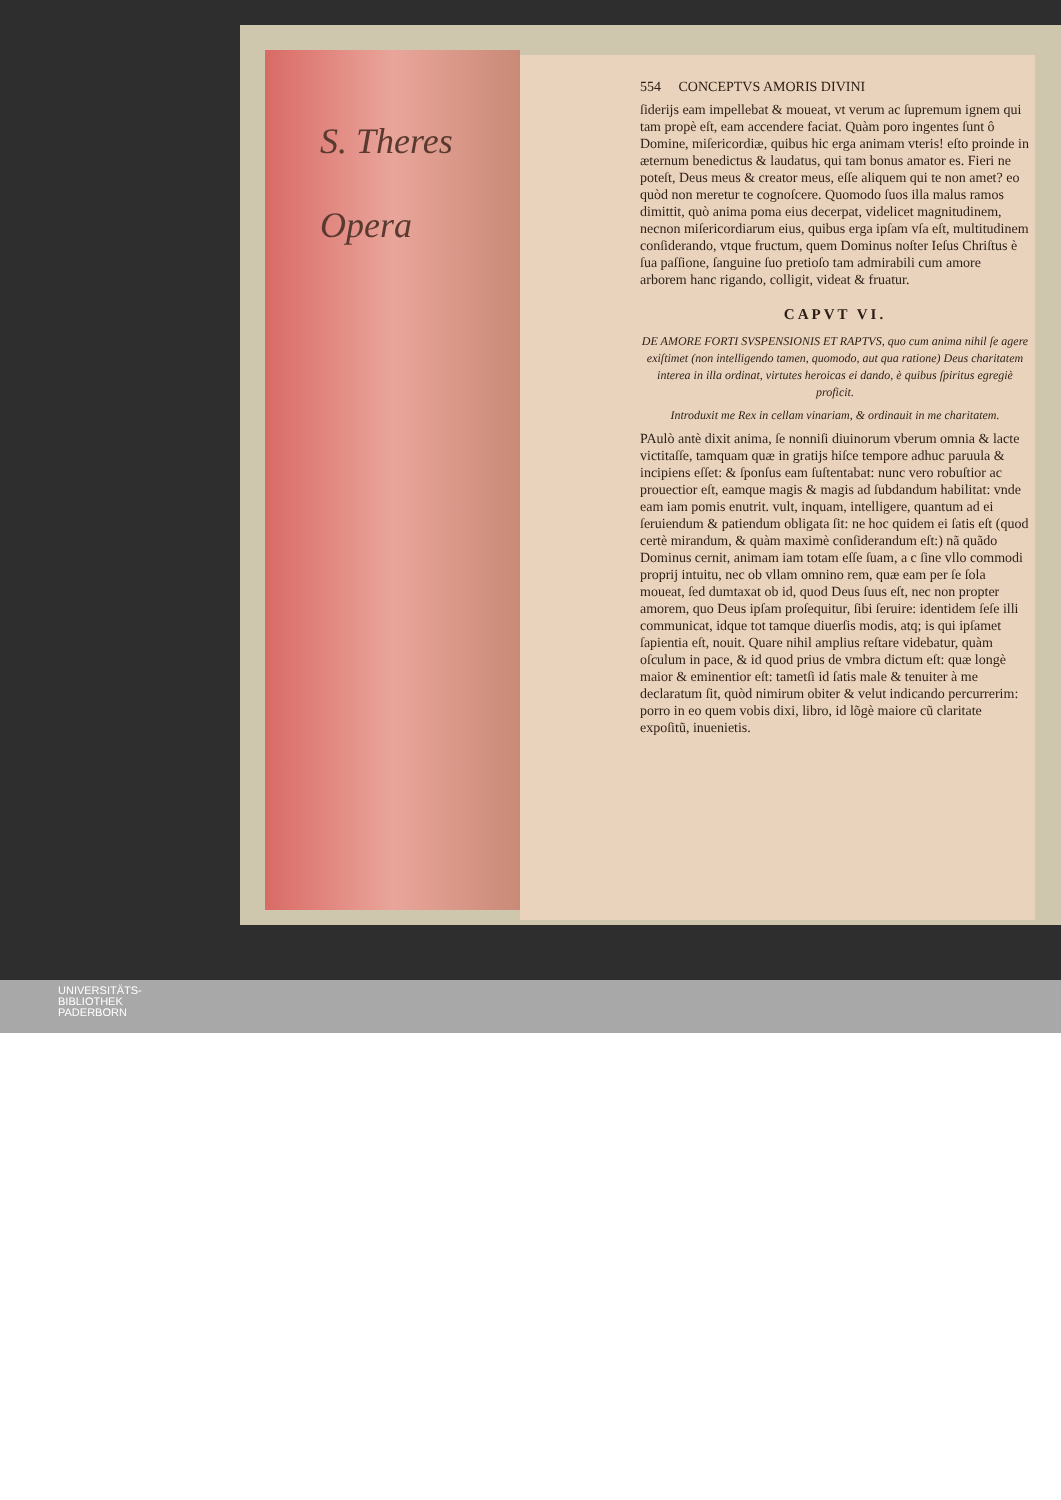S. Theres
Opera
554 CONCEPTVS AMORIS DIVINI
ſiderijs eam impellebat & moueat, vt verum ac ſupremum ignem qui tam propè eſt, eam accendere faciat. Quàm poro ingentes ſunt ô Domine, miſericordiæ, quibus hic erga animam vteris! eſto proinde in æternum benedictus & laudatus, qui tam bonus amator es. Fieri ne poteſt, Deus meus & creator meus, eſſe aliquem qui te non amet? eo quòd non meretur te cognoſcere. Quomodo ſuos illa malus ramos dimittit, quò anima poma eius decerpat, videlicet magnitudinem, necnon miſericordiarum eius, quibus erga ipſam vſa eſt, multitudinem conſiderando, vtque fructum, quem Dominus noſter Ieſus Chriſtus è ſua paſſione, ſanguine ſuo pretioſo tam admirabili cum amore arborem hanc rigando, colligit, videat & fruatur.
CAPVT VI.
DE AMORE FORTI SVSPENSIONIS ET RAPTVS, quo cum anima nihil ſe agere exiſtimet (non intelligendo tamen, quomodo, aut qua ratione) Deus charitatem interea in illa ordinat, virtutes heroicas ei dando, è quibus ſpiritus egregiè proficit.
Introduxit me Rex in cellam vinariam, & ordinauit in me charitatem.
PAulò antè dixit anima, ſe nonniſi diuinorum vberum omnia & lacte victitaſſe, tamquam quæ in gratijs hiſce tempore adhuc paruula & incipiens eſſet: & ſponſus eam ſuſtentabat: nunc vero robuſtior ac prouectior eſt, eamque magis & magis ad ſubdandum habilitat: vnde eam iam pomis enutrit. vult, inquam, intelligere, quantum ad ei ſeruiendum & patiendum obligata ſit: ne hoc quidem ei ſatis eſt (quod certè mirandum, & quàm maximè conſiderandum eſt:) nã quãdo Dominus cernit, animam iam totam eſſe ſuam, a c ſine vllo commodi proprij intuitu, nec ob vllam omnino rem, quæ eam per ſe ſola moueat, ſed dumtaxat ob id, quod Deus ſuus eſt, nec non propter amorem, quo Deus ipſam proſequitur, ſibi ſeruire: identidem ſeſe illi communicat, idque tot tamque diuerſis modis, atq; is qui ipſamet ſapientia eſt, nouit. Quare nihil amplius reſtare videbatur, quàm oſculum in pace, & id quod prius de vmbra dictum eſt: quæ longè maior & eminentior eſt: tametſi id ſatis male & tenuiter à me declaratum ſit, quòd nimirum obiter & velut indicando percurrerim: porro in eo quem vobis dixi, libro, id lõgè maiore cũ claritate expoſitũ, inuenietis.
UNIVERSITÄTS-
BIBLIOTHEK
PADERBORN